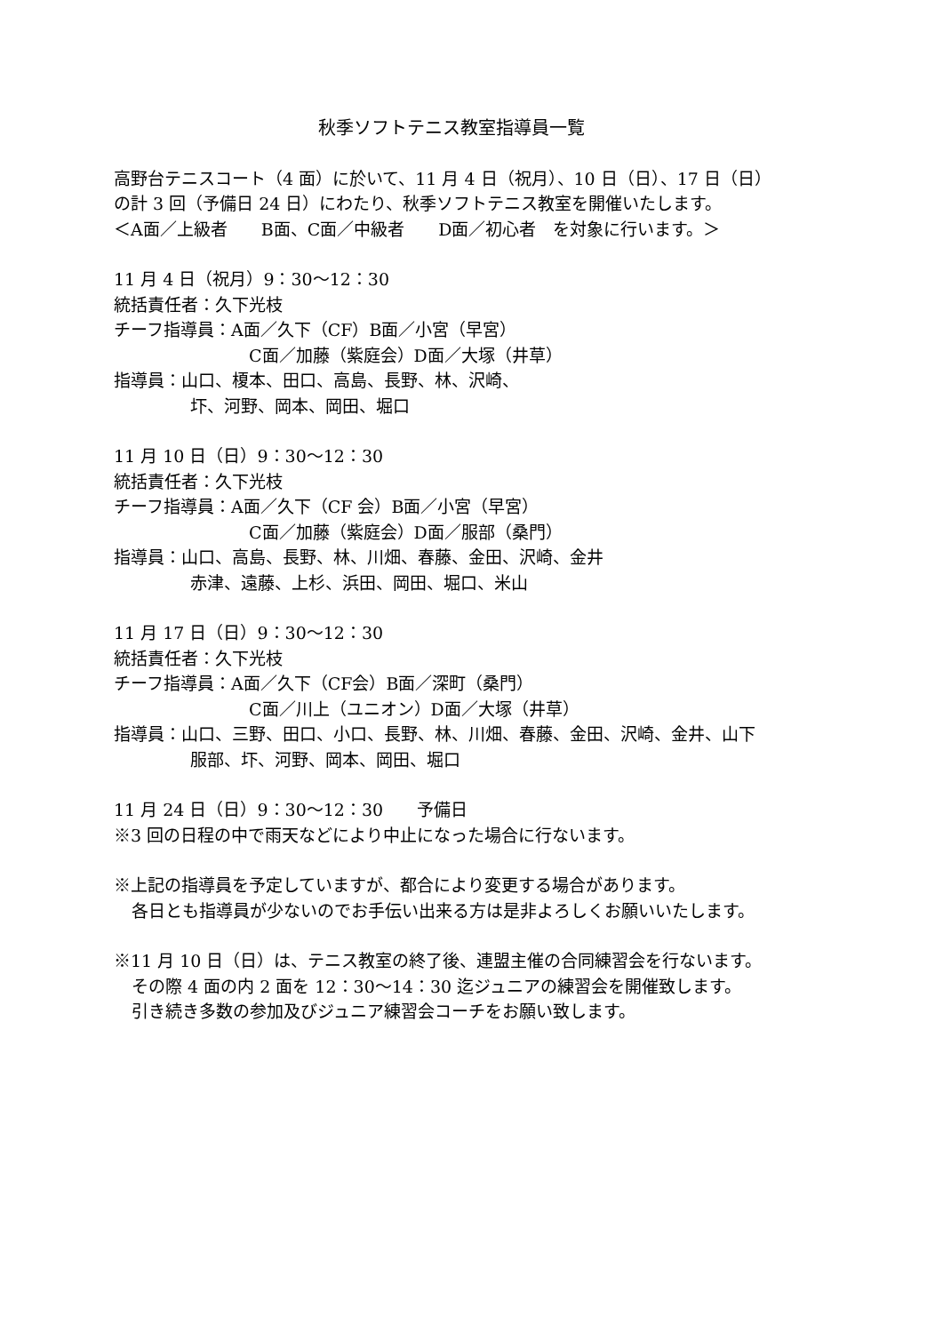秋季ソフトテニス教室指導員一覧
高野台テニスコート（4 面）に於いて、11 月 4 日（祝月）、10 日（日）、17 日（日）
の計 3 回（予備日 24 日）にわたり、秋季ソフトテニス教室を開催いたします。
＜A面／上級者　　B面、C面／中級者　　D面／初心者　を対象に行います。＞
11 月 4 日（祝月）9：30～12：30
統括責任者：久下光枝
チーフ指導員：A面／久下（CF）B面／小宮（早宮）
C面／加藤（紫庭会）D面／大塚（井草）
指導員：山口、榎本、田口、高島、長野、林、沢崎、
圷、河野、岡本、岡田、堀口
11 月 10 日（日）9：30～12：30
統括責任者：久下光枝
チーフ指導員：A面／久下（CF 会）B面／小宮（早宮）
C面／加藤（紫庭会）D面／服部（桑門）
指導員：山口、高島、長野、林、川畑、春藤、金田、沢崎、金井
赤津、遠藤、上杉、浜田、岡田、堀口、米山
11 月 17 日（日）9：30～12：30
統括責任者：久下光枝
チーフ指導員：A面／久下（CF会）B面／深町（桑門）
C面／川上（ユニオン）D面／大塚（井草）
指導員：山口、三野、田口、小口、長野、林、川畑、春藤、金田、沢崎、金井、山下
服部、圷、河野、岡本、岡田、堀口
11 月 24 日（日）9：30～12：30　　予備日
※3 回の日程の中で雨天などにより中止になった場合に行ないます。
※上記の指導員を予定していますが、都合により変更する場合があります。
各日とも指導員が少ないのでお手伝い出来る方は是非よろしくお願いいたします。
※11 月 10 日（日）は、テニス教室の終了後、連盟主催の合同練習会を行ないます。
その際 4 面の内 2 面を 12：30～14：30 迄ジュニアの練習会を開催致します。
引き続き多数の参加及びジュニア練習会コーチをお願い致します。